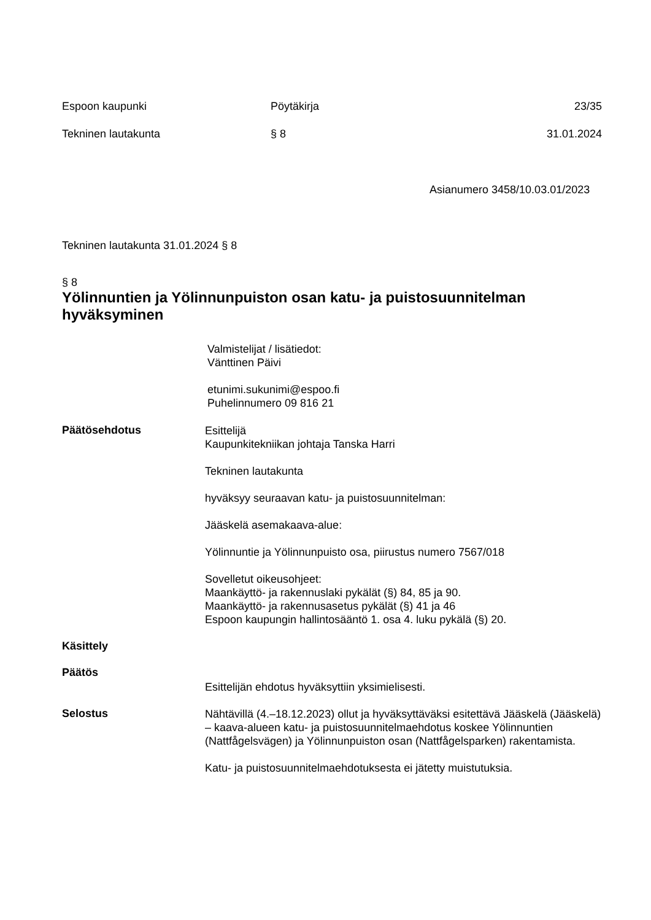Espoon kaupunki Pöytäkirja 23/35
Tekninen lautakunta § 8 31.01.2024
Asianumero 3458/10.03.01/2023
Tekninen lautakunta 31.01.2024 § 8
§ 8
Yölinnuntien ja Yölinnunpuiston osan katu- ja puistosuunnitelman hyväksyminen
Valmistelijat / lisätiedot:
Vänttinen Päivi
etunimi.sukunimi@espoo.fi
Puhelinnumero 09 816 21
Päätösehdotus
Esittelijä
Kaupunkitekniikan johtaja Tanska Harri
Tekninen lautakunta
hyväksyy seuraavan katu- ja puistosuunnitelman:
Jääskelä asemakaava-alue:
Yölinnuntie ja Yölinnunpuisto osa, piirustus numero 7567/018
Sovelletut oikeusohjeet:
Maankäyttö- ja rakennuslaki pykälät (§) 84, 85 ja 90.
Maankäyttö- ja rakennusasetus pykälät (§) 41 ja 46
Espoon kaupungin hallintosääntö 1. osa 4. luku pykälä (§) 20.
Käsittely
Päätös
Esittelijän ehdotus hyväksyttiin yksimielisesti.
Selostus
Nähtävillä (4.–18.12.2023) ollut ja hyväksyttäväksi esitettävä Jääskelä (Jääskelä) – kaava-alueen katu- ja puistosuunnitelmaehdotus koskee Yölinnuntien (Nattfågelsvägen) ja Yölinnunpuiston osan (Nattfågelsparken) rakentamista.
Katu- ja puistosuunnitelmaehdotuksesta ei jätetty muistutuksia.